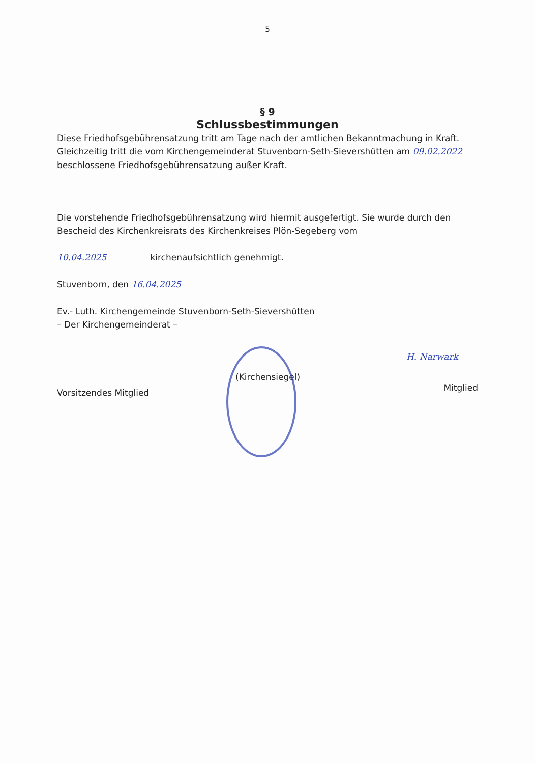5
§ 9
Schlussbestimmungen
Diese Friedhofsgebührensatzung tritt am Tage nach der amtlichen Bekanntmachung in Kraft. Gleichzeitig tritt die vom Kirchengemeinderat Stuvenborn-Seth-Sievershütten am 09.02.2022 beschlossene Friedhofsgebührensatzung außer Kraft.
Die vorstehende Friedhofsgebührensatzung wird hiermit ausgefertigt. Sie wurde durch den Bescheid des Kirchenkreisrats des Kirchenkreises Plön-Segeberg vom
10.04.2025 kirchenaufsichtlich genehmigt.
Stuvenborn, den 16.04.2025
Ev.- Luth. Kirchengemeinde Stuvenborn-Seth-Sievershütten
– Der Kirchengemeinderat –
Vorsitzendes Mitglied (Kirchensiegel)
H. Narwark
Mitglied